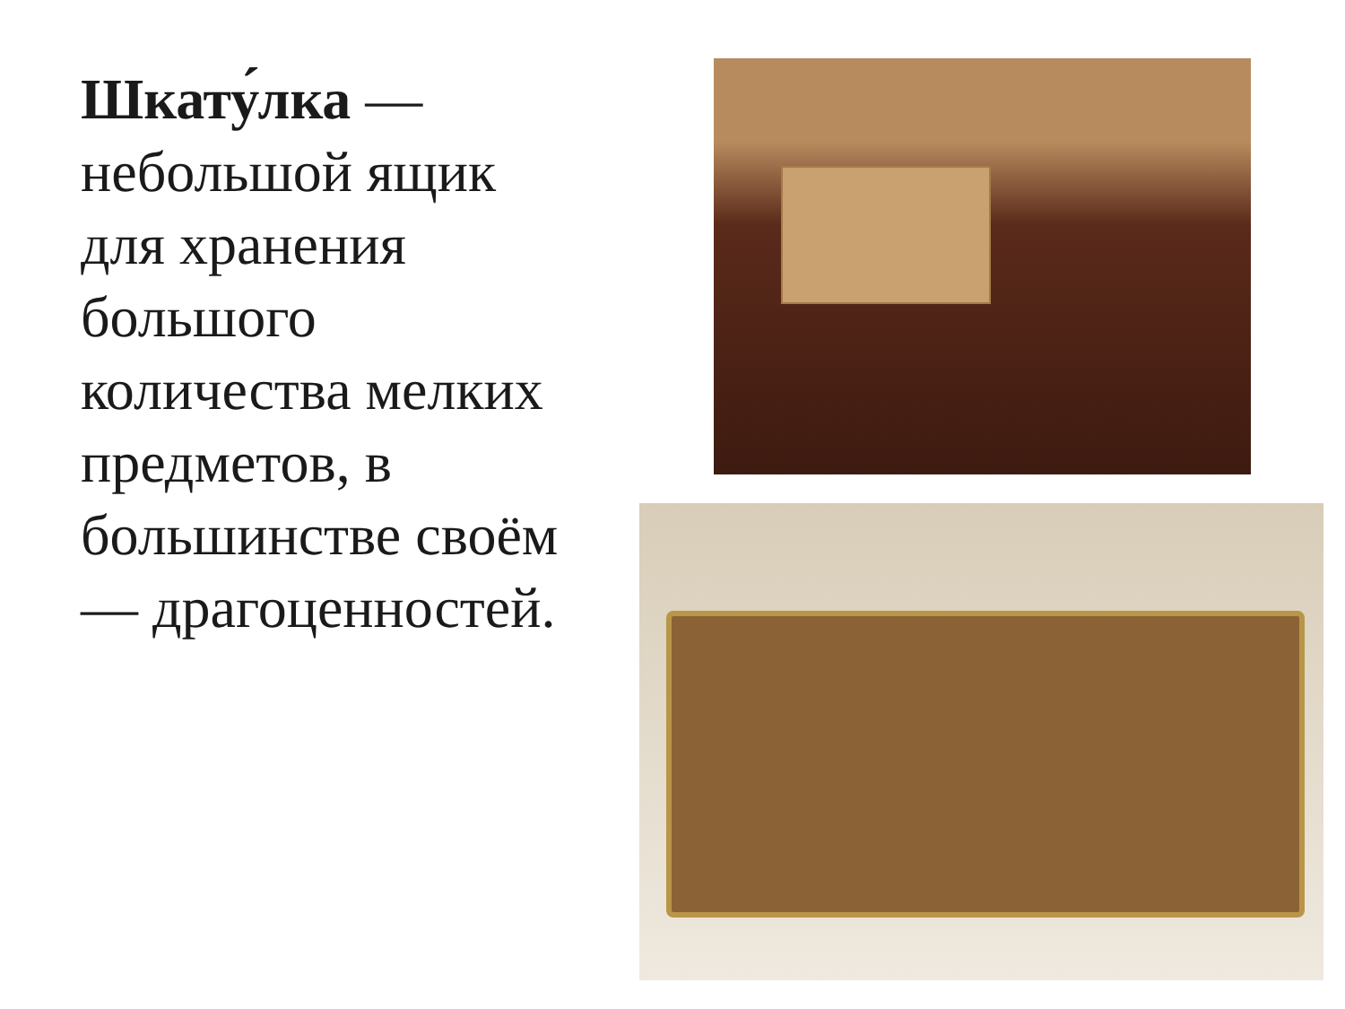Шкату́лка — небольшой ящик для хранения большого количества мелких предметов, в большинстве своём — драгоценностей.